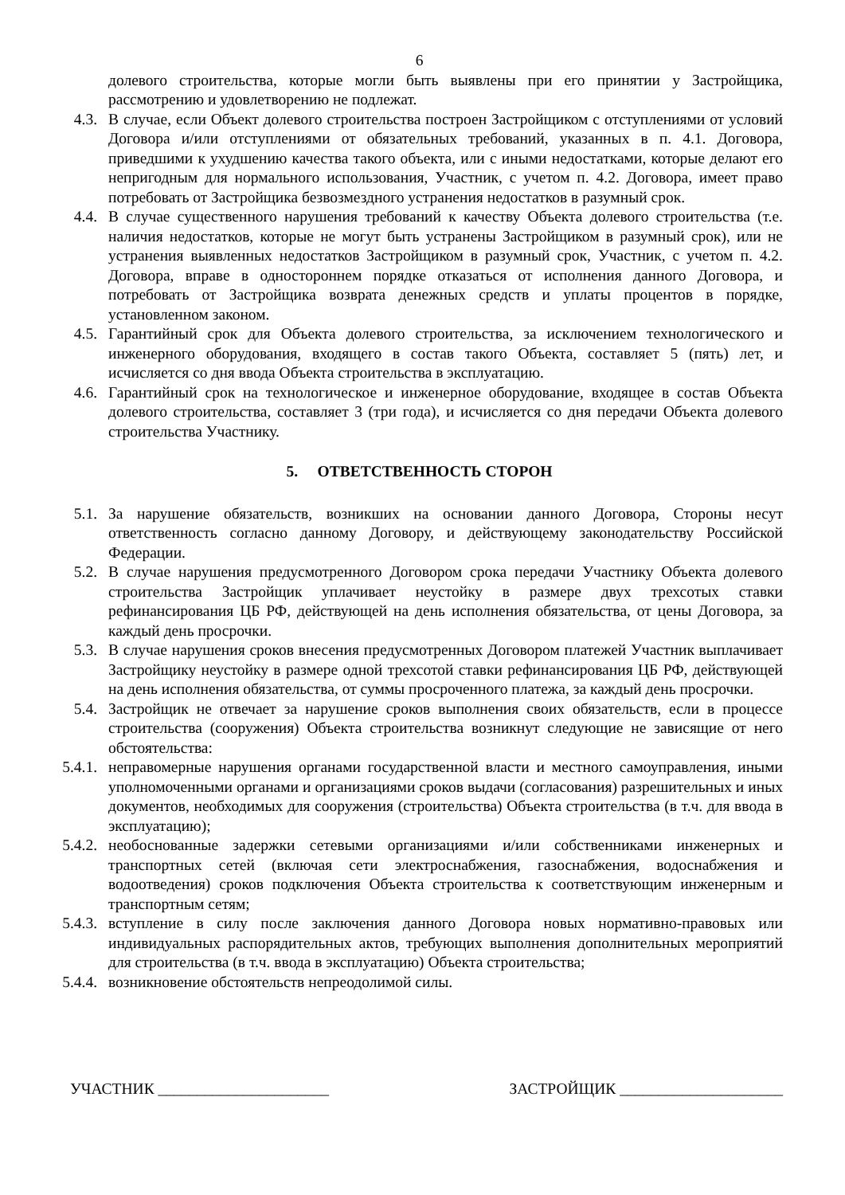6
долевого строительства, которые могли быть выявлены при его принятии у Застройщика, рассмотрению и удовлетворению не подлежат.
4.3. В случае, если Объект долевого строительства построен Застройщиком с отступлениями от условий Договора и/или отступлениями от обязательных требований, указанных в п. 4.1. Договора, приведшими к ухудшению качества такого объекта, или с иными недостатками, которые делают его непригодным для нормального использования, Участник, с учетом п. 4.2. Договора, имеет право потребовать от Застройщика безвозмездного устранения недостатков в разумный срок.
4.4. В случае существенного нарушения требований к качеству Объекта долевого строительства (т.е. наличия недостатков, которые не могут быть устранены Застройщиком в разумный срок), или не устранения выявленных недостатков Застройщиком в разумный срок, Участник, с учетом п. 4.2. Договора, вправе в одностороннем порядке отказаться от исполнения данного Договора, и потребовать от Застройщика возврата денежных средств и уплаты процентов в порядке, установленном законом.
4.5. Гарантийный срок для Объекта долевого строительства, за исключением технологического и инженерного оборудования, входящего в состав такого Объекта, составляет 5 (пять) лет, и исчисляется со дня ввода Объекта строительства в эксплуатацию.
4.6. Гарантийный срок на технологическое и инженерное оборудование, входящее в состав Объекта долевого строительства, составляет 3 (три года), и исчисляется со дня передачи Объекта долевого строительства Участнику.
5. ОТВЕТСТВЕННОСТЬ СТОРОН
5.1. За нарушение обязательств, возникших на основании данного Договора, Стороны несут ответственность согласно данному Договору, и действующему законодательству Российской Федерации.
5.2. В случае нарушения предусмотренного Договором срока передачи Участнику Объекта долевого строительства Застройщик уплачивает неустойку в размере двух трехсотых ставки рефинансирования ЦБ РФ, действующей на день исполнения обязательства, от цены Договора, за каждый день просрочки.
5.3. В случае нарушения сроков внесения предусмотренных Договором платежей Участник выплачивает Застройщику неустойку в размере одной трехсотой ставки рефинансирования ЦБ РФ, действующей на день исполнения обязательства, от суммы просроченного платежа, за каждый день просрочки.
5.4. Застройщик не отвечает за нарушение сроков выполнения своих обязательств, если в процессе строительства (сооружения) Объекта строительства возникнут следующие не зависящие от него обстоятельства:
5.4.1.
неправомерные нарушения органами государственной власти и местного самоуправления, иными уполномоченными органами и организациями сроков выдачи (согласования) разрешительных и иных документов, необходимых для сооружения (строительства) Объекта строительства (в т.ч. для ввода в эксплуатацию);
5.4.2.
необоснованные задержки сетевыми организациями и/или собственниками инженерных и транспортных сетей (включая сети электроснабжения, газоснабжения, водоснабжения и водоотведения) сроков подключения Объекта строительства к соответствующим инженерным и транспортным сетям;
5.4.3.
вступление в силу после заключения данного Договора новых нормативно-правовых или индивидуальных распорядительных актов, требующих выполнения дополнительных мероприятий для строительства (в т.ч. ввода в эксплуатацию) Объекта строительства;
5.4.4.
возникновение обстоятельств непреодолимой силы.
УЧАСТНИК ______________________ ЗАСТРОЙЩИК _____________________